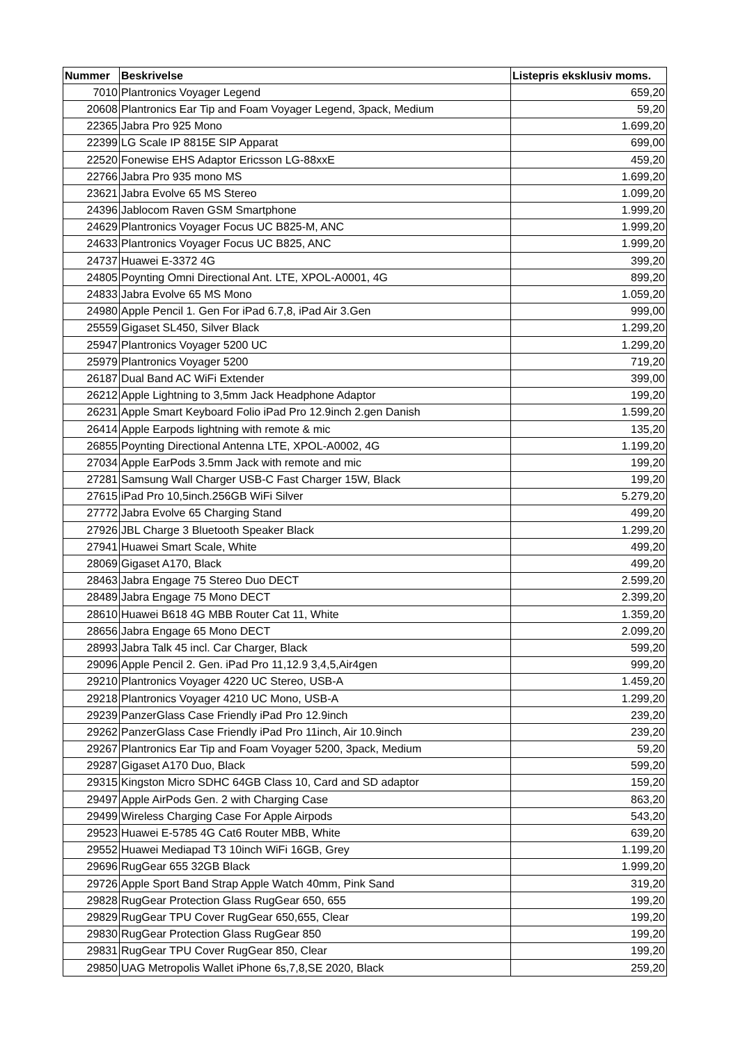| Nummer | Beskrivelse | Listepris eksklusiv moms. |
| --- | --- | --- |
| 7010 | Plantronics Voyager Legend | 659,20 |
| 20608 | Plantronics Ear Tip and Foam Voyager Legend, 3pack, Medium | 59,20 |
| 22365 | Jabra Pro 925 Mono | 1.699,20 |
| 22399 | LG Scale IP 8815E SIP Apparat | 699,00 |
| 22520 | Fonewise EHS Adaptor Ericsson LG-88xxE | 459,20 |
| 22766 | Jabra Pro 935 mono MS | 1.699,20 |
| 23621 | Jabra Evolve 65 MS Stereo | 1.099,20 |
| 24396 | Jablocom Raven GSM Smartphone | 1.999,20 |
| 24629 | Plantronics Voyager Focus UC B825-M, ANC | 1.999,20 |
| 24633 | Plantronics Voyager Focus UC B825, ANC | 1.999,20 |
| 24737 | Huawei E-3372 4G | 399,20 |
| 24805 | Poynting Omni Directional Ant. LTE, XPOL-A0001, 4G | 899,20 |
| 24833 | Jabra Evolve 65 MS Mono | 1.059,20 |
| 24980 | Apple Pencil 1. Gen For iPad 6.7,8, iPad Air 3.Gen | 999,00 |
| 25559 | Gigaset SL450, Silver Black | 1.299,20 |
| 25947 | Plantronics Voyager 5200 UC | 1.299,20 |
| 25979 | Plantronics Voyager 5200 | 719,20 |
| 26187 | Dual Band AC WiFi Extender | 399,00 |
| 26212 | Apple Lightning to 3,5mm Jack Headphone Adaptor | 199,20 |
| 26231 | Apple Smart Keyboard Folio iPad Pro 12.9inch 2.gen Danish | 1.599,20 |
| 26414 | Apple Earpods lightning with remote & mic | 135,20 |
| 26855 | Poynting Directional Antenna LTE, XPOL-A0002, 4G | 1.199,20 |
| 27034 | Apple EarPods 3.5mm Jack with remote and mic | 199,20 |
| 27281 | Samsung Wall Charger USB-C Fast Charger 15W, Black | 199,20 |
| 27615 | iPad Pro 10,5inch.256GB WiFi Silver | 5.279,20 |
| 27772 | Jabra Evolve 65 Charging Stand | 499,20 |
| 27926 | JBL Charge 3 Bluetooth Speaker Black | 1.299,20 |
| 27941 | Huawei Smart Scale, White | 499,20 |
| 28069 | Gigaset A170, Black | 499,20 |
| 28463 | Jabra Engage 75 Stereo Duo DECT | 2.599,20 |
| 28489 | Jabra Engage 75 Mono DECT | 2.399,20 |
| 28610 | Huawei B618 4G MBB Router Cat 11, White | 1.359,20 |
| 28656 | Jabra Engage 65 Mono DECT | 2.099,20 |
| 28993 | Jabra Talk 45 incl. Car Charger, Black | 599,20 |
| 29096 | Apple Pencil 2. Gen. iPad Pro 11,12.9 3,4,5,Air4gen | 999,20 |
| 29210 | Plantronics Voyager 4220 UC Stereo, USB-A | 1.459,20 |
| 29218 | Plantronics Voyager 4210 UC Mono, USB-A | 1.299,20 |
| 29239 | PanzerGlass Case Friendly iPad Pro 12.9inch | 239,20 |
| 29262 | PanzerGlass Case Friendly iPad Pro 11inch, Air 10.9inch | 239,20 |
| 29267 | Plantronics Ear Tip and Foam Voyager 5200, 3pack, Medium | 59,20 |
| 29287 | Gigaset A170 Duo, Black | 599,20 |
| 29315 | Kingston Micro SDHC 64GB Class 10, Card and SD adaptor | 159,20 |
| 29497 | Apple AirPods Gen. 2 with Charging Case | 863,20 |
| 29499 | Wireless Charging Case For Apple Airpods | 543,20 |
| 29523 | Huawei E-5785 4G Cat6 Router MBB, White | 639,20 |
| 29552 | Huawei Mediapad T3 10inch WiFi 16GB, Grey | 1.199,20 |
| 29696 | RugGear 655 32GB Black | 1.999,20 |
| 29726 | Apple Sport Band Strap Apple Watch 40mm, Pink Sand | 319,20 |
| 29828 | RugGear Protection Glass RugGear 650, 655 | 199,20 |
| 29829 | RugGear TPU Cover RugGear 650,655, Clear | 199,20 |
| 29830 | RugGear Protection Glass RugGear 850 | 199,20 |
| 29831 | RugGear TPU Cover RugGear 850, Clear | 199,20 |
| 29850 | UAG Metropolis Wallet iPhone 6s,7,8,SE 2020, Black | 259,20 |